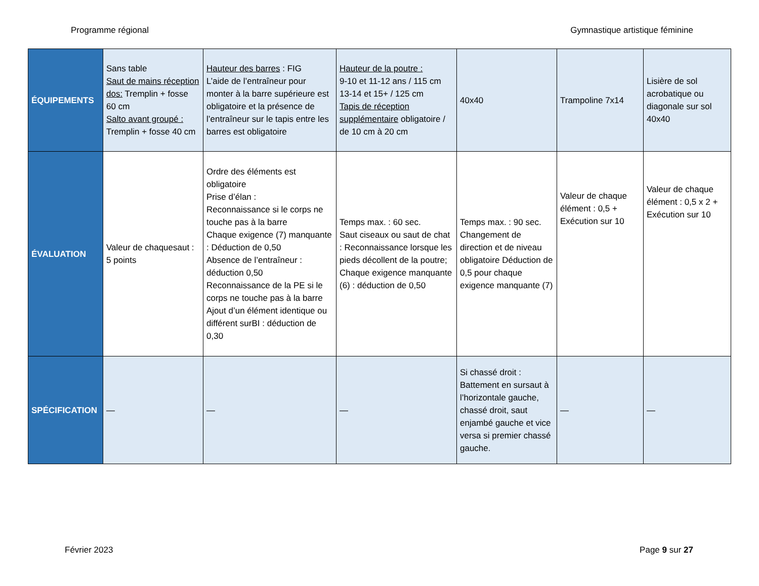Programme régional Gymnastique artistique féminine
| ÉQUIPEMENTS | Sans table Saut de mains réception dos: Tremplin + fosse 60 cm Salto avant groupé : Tremplin + fosse 40 cm | Hauteur des barres : FIG L’aide de l’entraîneur pour monter à la barre supérieure est obligatoire et la présence de l’entraîneur sur le tapis entre les barres est obligatoire | Hauteur de la poutre : 9-10 et 11-12 ans / 115 cm 13-14 et 15+ / 125 cm Tapis de réception supplémentaire obligatoire / de 10 cm à 20 cm | 40x40 | Trampoline 7x14 | Lisière de sol acrobatique ou diagonale sur sol 40x40 |
| ÉVALUATION | Valeur de chaquesaut : 5 points | Ordre des éléments est obligatoire Prise d’élan : Reconnaissance si le corps ne touche pas à la barre Chaque exigence (7) manquante : Déduction de 0,50 Absence de l’entraîneur : déduction 0,50 Reconnaissance de la PE si le corps ne touche pas à la barre Ajout d’un élément identique ou différent surBI : déduction de 0,30 | Temps max. : 60 sec. Saut ciseaux ou saut de chat : Reconnaissance lorsque les pieds décollent de la poutre; Chaque exigence manquante (6) : déduction de 0,50 | Temps max. : 90 sec. Changement de direction et de niveau obligatoire Déduction de 0,5 pour chaque exigence manquante (7) | Valeur de chaque élément : 0,5 + Exécution sur 10 | Valeur de chaque élément : 0,5 x 2 + Exécution sur 10 |
| SPÉCIFICATION | — | — | — | Si chassé droit : Battement en sursaut à l’horizontale gauche, chassé droit, saut enjambé gauche et vice versa si premier chassé gauche. | — | — |
Février 2023 Page 9 sur 27